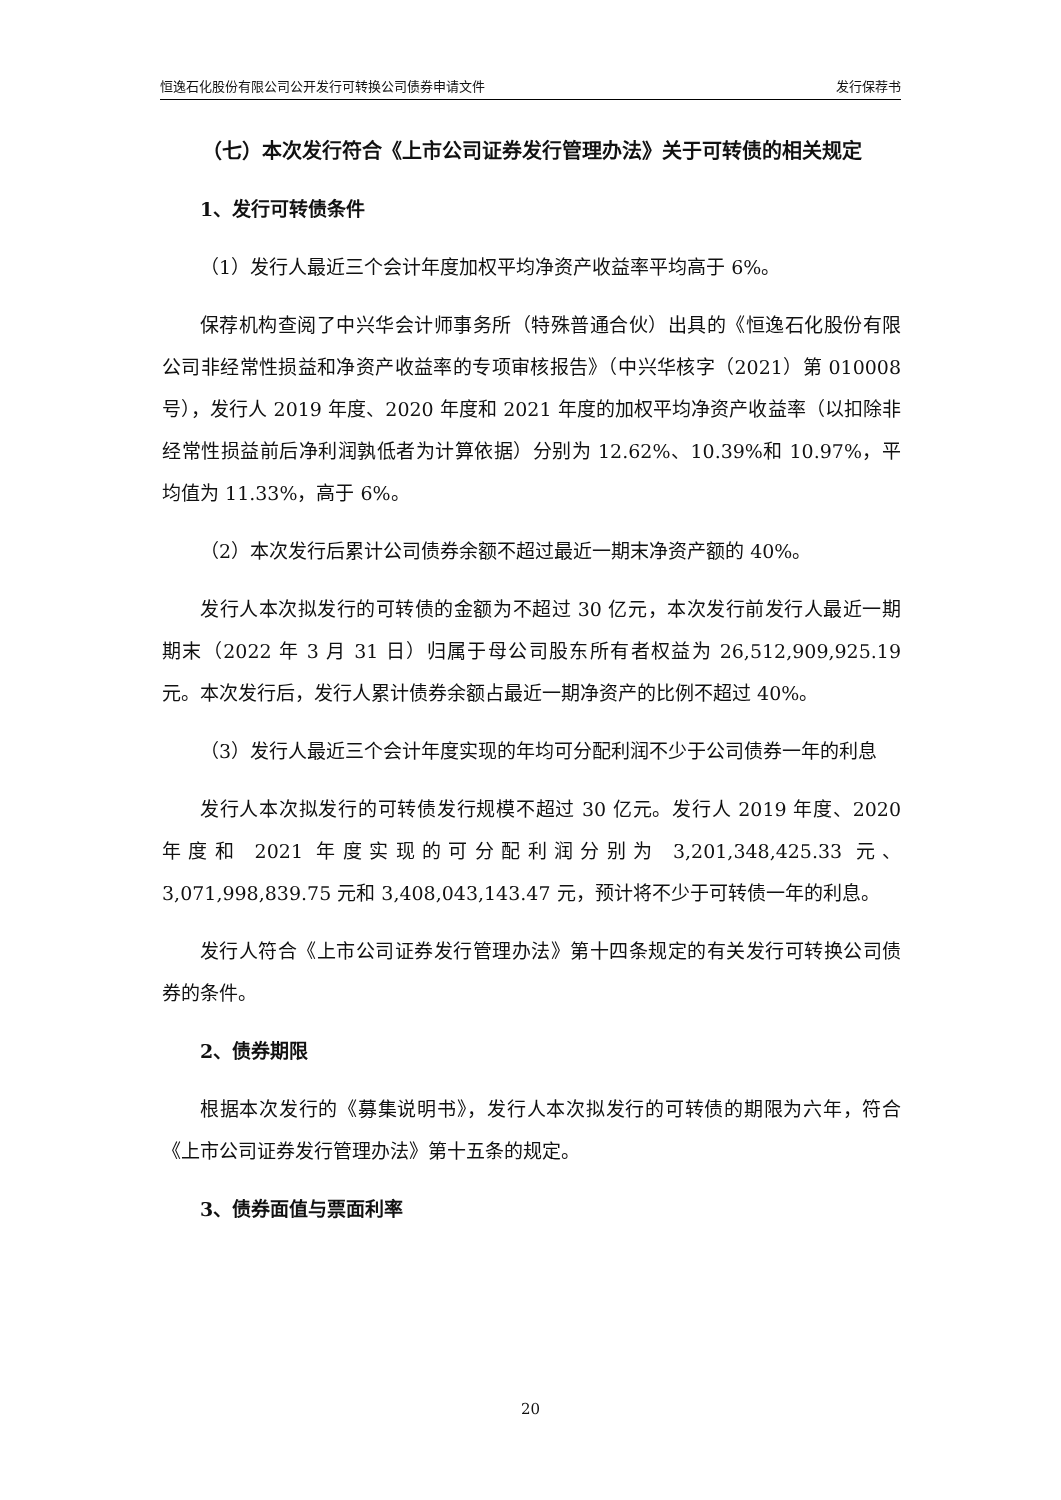恒逸石化股份有限公司公开发行可转换公司债券申请文件 发行保荐书
（七）本次发行符合《上市公司证券发行管理办法》关于可转债的相关规定
1、发行可转债条件
（1）发行人最近三个会计年度加权平均净资产收益率平均高于 6%。
保荐机构查阅了中兴华会计师事务所（特殊普通合伙）出具的《恒逸石化股份有限公司非经常性损益和净资产收益率的专项审核报告》（中兴华核字（2021）第 010008 号），发行人 2019 年度、2020 年度和 2021 年度的加权平均净资产收益率（以扣除非经常性损益前后净利润孰低者为计算依据）分别为 12.62%、10.39%和 10.97%，平均值为 11.33%，高于 6%。
（2）本次发行后累计公司债券余额不超过最近一期末净资产额的 40%。
发行人本次拟发行的可转债的金额为不超过 30 亿元，本次发行前发行人最近一期期末（2022 年 3 月 31 日）归属于母公司股东所有者权益为 26,512,909,925.19 元。本次发行后，发行人累计债券余额占最近一期净资产的比例不超过 40%。
（3）发行人最近三个会计年度实现的年均可分配利润不少于公司债券一年的利息
发行人本次拟发行的可转债发行规模不超过 30 亿元。发行人 2019 年度、2020 年度和 2021 年度实现的可分配利润分别为 3,201,348,425.33 元、3,071,998,839.75 元和 3,408,043,143.47 元，预计将不少于可转债一年的利息。
发行人符合《上市公司证券发行管理办法》第十四条规定的有关发行可转换公司债券的条件。
2、债券期限
根据本次发行的《募集说明书》，发行人本次拟发行的可转债的期限为六年，符合《上市公司证券发行管理办法》第十五条的规定。
3、债券面值与票面利率
20